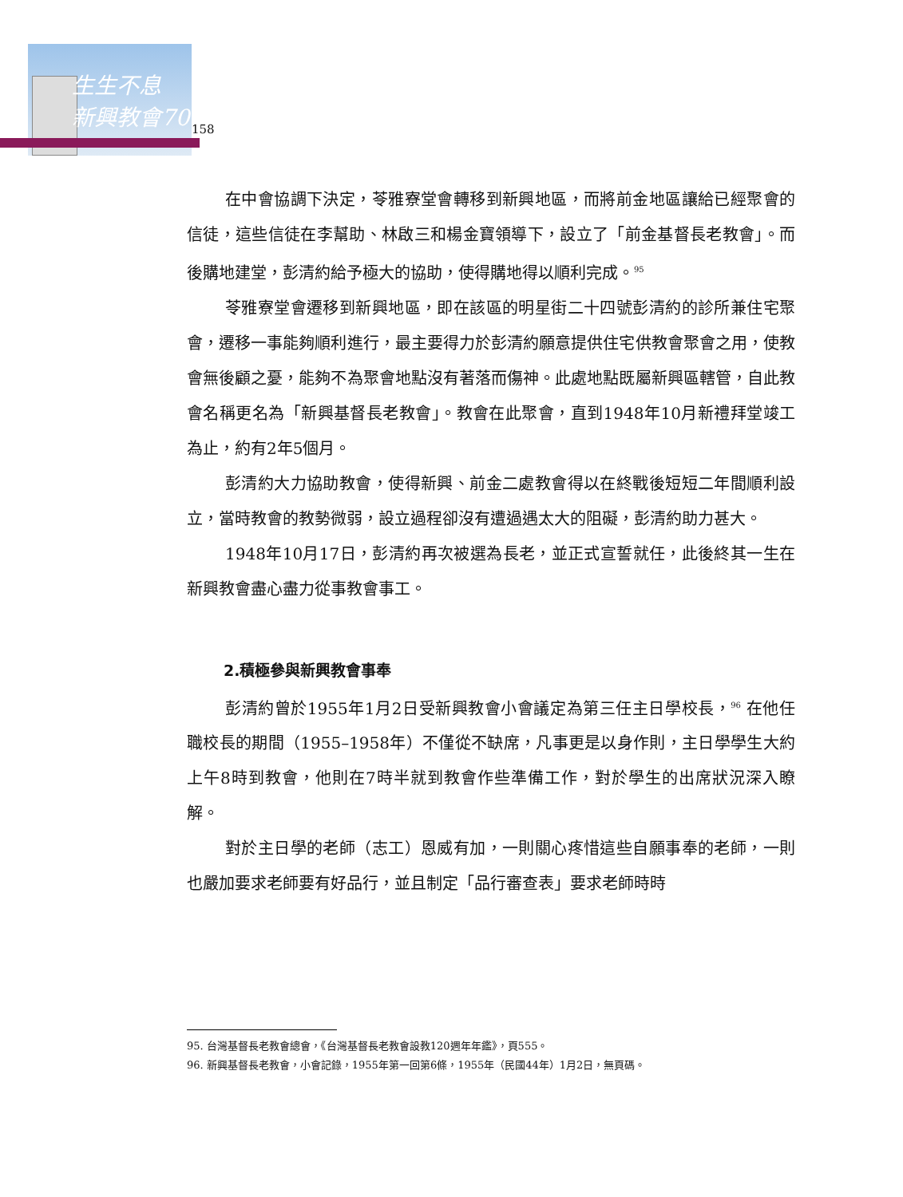生生不息
新興教會70
158
在中會協調下決定，苓雅寮堂會轉移到新興地區，而將前金地區讓給已經聚會的信徒，這些信徒在李幫助、林啟三和楊金寶領導下，設立了「前金基督長老教會」。而後購地建堂，彭清約給予極大的協助，使得購地得以順利完成。<sup>95</sup>
苓雅寮堂會遷移到新興地區，即在該區的明星街二十四號彭清約的診所兼住宅聚會，遷移一事能夠順利進行，最主要得力於彭清約願意提供住宅供教會聚會之用，使教會無後顧之憂，能夠不為聚會地點沒有著落而傷神。此處地點既屬新興區轄管，自此教會名稱更名為「新興基督長老教會」。教會在此聚會，直到1948年10月新禮拜堂竣工為止，約有2年5個月。
彭清約大力協助教會，使得新興、前金二處教會得以在終戰後短短二年間順利設立，當時教會的教勢微弱，設立過程卻沒有遭過遇太大的阻礙，彭清約助力甚大。
1948年10月17日，彭清約再次被選為長老，並正式宣誓就任，此後終其一生在新興教會盡心盡力從事教會事工。
2.積極參與新興教會事奉
彭清約曾於1955年1月2日受新興教會小會議定為第三任主日學校長，<sup>96</sup> 在他任職校長的期間（1955–1958年）不僅從不缺席，凡事更是以身作則，主日學學生大約上午8時到教會，他則在7時半就到教會作些準備工作，對於學生的出席狀況深入瞭解。
對於主日學的老師（志工）恩威有加，一則關心疼惜這些自願事奉的老師，一則也嚴加要求老師要有好品行，並且制定「品行審查表」要求老師時時
95. 台灣基督長老教會總會，《台灣基督長老教會設教120週年年鑑》，頁555。
96. 新興基督長老教會，小會記錄，1955年第一回第6條，1955年（民國44年）1月2日，無頁碼。